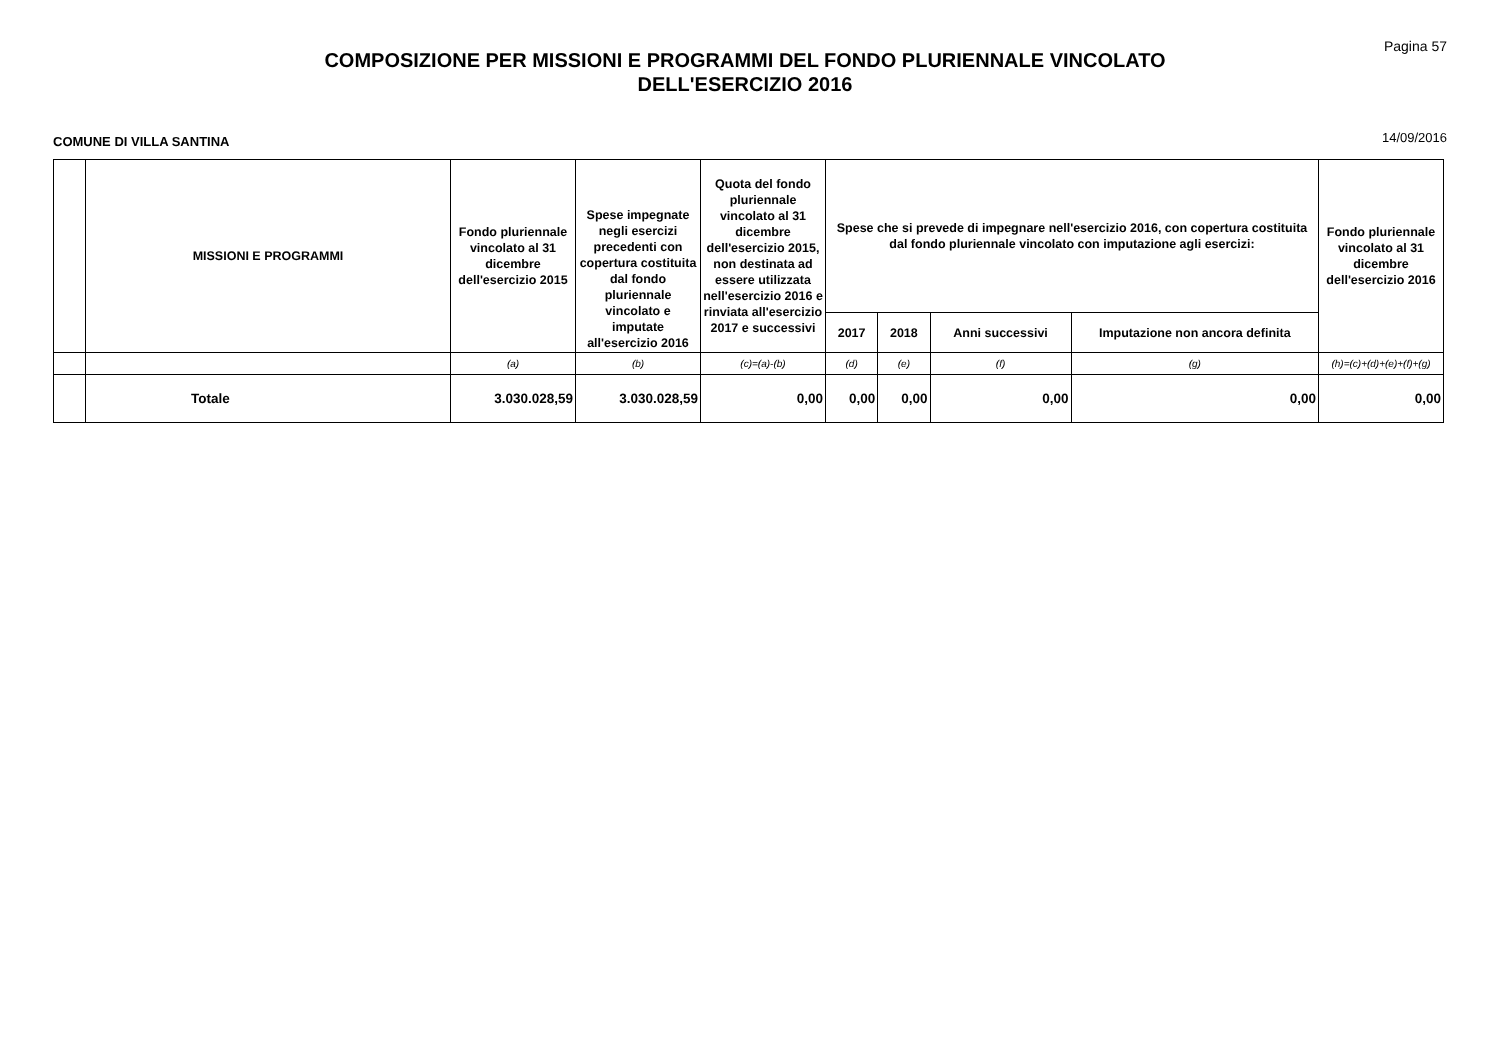Pagina 57
COMPOSIZIONE PER MISSIONI E PROGRAMMI DEL FONDO PLURIENNALE VINCOLATO
DELL'ESERCIZIO 2016
COMUNE DI VILLA SANTINA 14/09/2016
| | MISSIONI E PROGRAMMI | Fondo pluriennale vincolato al 31 dicembre dell'esercizio 2015 | Spese impegnate negli esercizi precedenti con copertura costituita dal fondo pluriennale vincolato e imputate all'esercizio 2016 | Quota del fondo pluriennale vincolato al 31 dicembre dell'esercizio 2015, non destinata ad essere utilizzata nell'esercizio 2016 e rinviata all'esercizio 2017 e successivi | Spese che si prevede di impegnare nell'esercizio 2016, con copertura costituita dal fondo pluriennale vincolato con imputazione agli esercizi: | | | | Fondo pluriennale vincolato al 31 dicembre dell'esercizio 2016 |
| --- | --- | --- | --- | --- | --- | --- | --- | --- | --- |
| | | | | | 2017 | 2018 | Anni successivi | Imputazione non ancora definita | |
| | | (a) | (b) | (c)=(a)-(b) | (d) | (e) | (f) | (g) | (h)=(c)+(d)+(e)+(f)+(g) |
| | Totale | 3.030.028,59 | 3.030.028,59 | 0,00 | 0,00 | 0,00 | 0,00 | 0,00 | 0,00 |